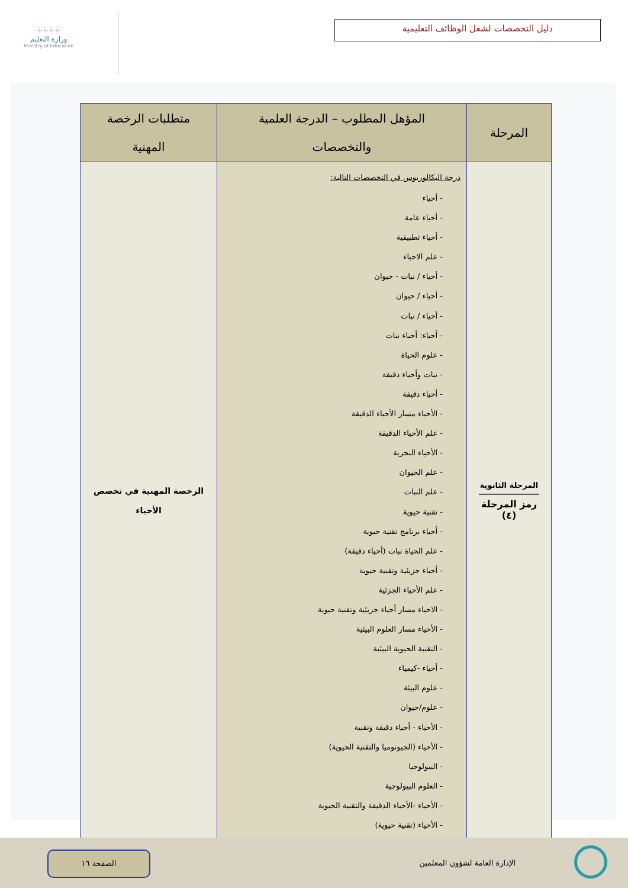⁘⁘⁘⁘
وزارة التعليم
Ministry of Education
دليل التخصصات لشغل الوظائف التعليمية
| المرحلة | المؤهل المطلوب – الدرجة العلمية والتخصصات | متطلبات الرخصة المهنية |
| --- | --- | --- |
| المرحلة الثانوية رمز المرحلة (٤) | درجة البكالوريوس في التخصصات التالية: - أحياء - أحياء عامة - أحياء تطبيقية - علم الاحياء - أحياء / نبات - حيوان - أحياء / حيوان - أحياء / نبات - أحياء: أحياء نبات - علوم الحياة - نبات وأحياء دقيقة - أحياء دقيقة - الأحياء مسار الأحياء الدقيقة - علم الأحياء الدقيقة - الأحياء البحرية - علم الحيوان - علم النبات - تقنية حيوية - أحياء برنامج تقنية حيوية - علم الحياة نبات (أحياء دقيقة) - أحياء جزيئية وتقنية حيوية - علم الأحياء الجزئية - الاحياء مسار أحياء جزيئية وتقنية حيوية - الأحياء مسار العلوم البيئية - التقنية الحيوية البيئية - أحياء -كيمياء - علوم البيئة - علوم/حيوان - الأحياء - أحياء دقيقة وتقنية - الأحياء (الجيونوميا والتقنية الحيوية) - البيولوجيا - العلوم البيولوجية - الأحياء -الأحياء الدقيقة والتقنية الحيوية - الأحياء (تقنية حيوية) | الرخصة المهنية في تخصص الأحياء |
الصفحة ١٦
الإدارة العامة لشؤون المعلمين